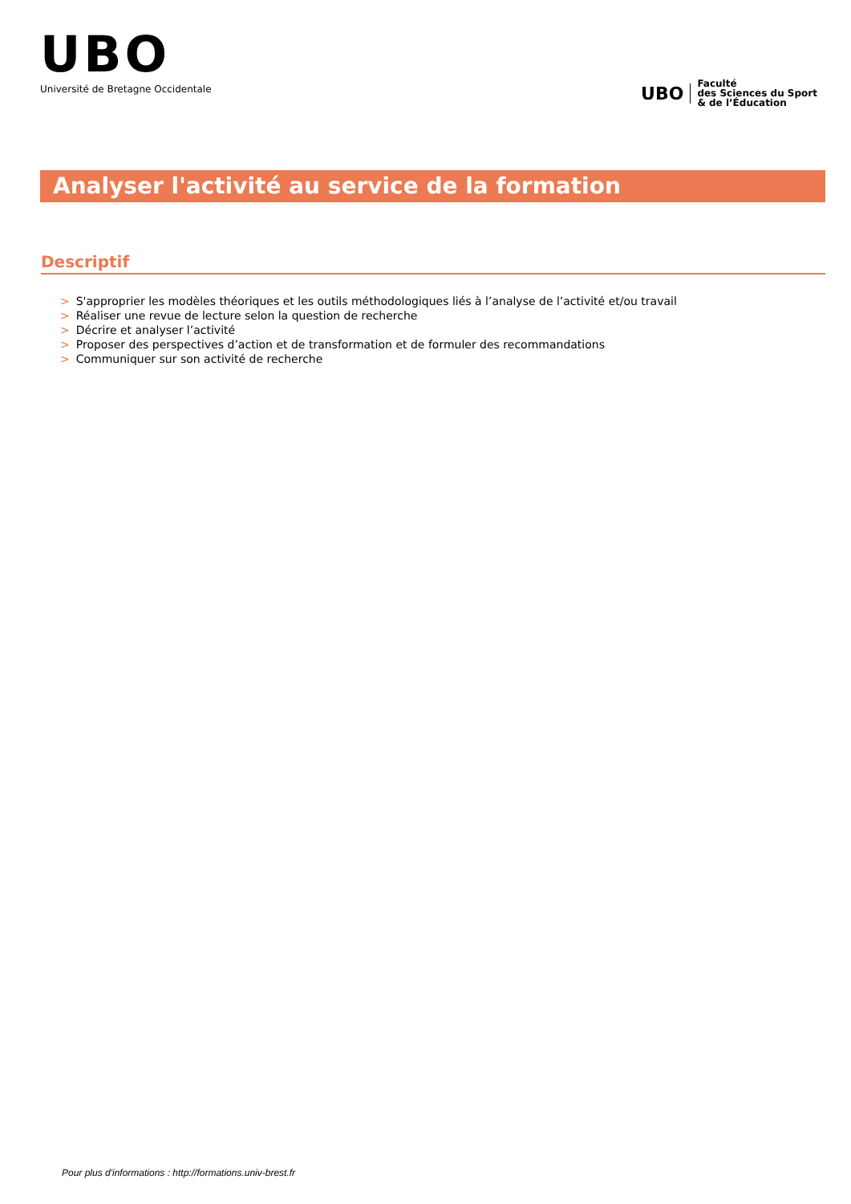UBO
Université de Bretagne Occidentale
UBO
Faculté
des Sciences du Sport
& de l’Éducation
Analyser l'activité au service de la formation
Descriptif
> S'approprier les modèles théoriques et les outils méthodologiques liés à l’analyse de l’activité et/ou travail
> Réaliser une revue de lecture selon la question de recherche
> Décrire et analyser l’activité
> Proposer des perspectives d’action et de transformation et de formuler des recommandations
> Communiquer sur son activité de recherche
Pour plus d'informations : http://formations.univ-brest.fr